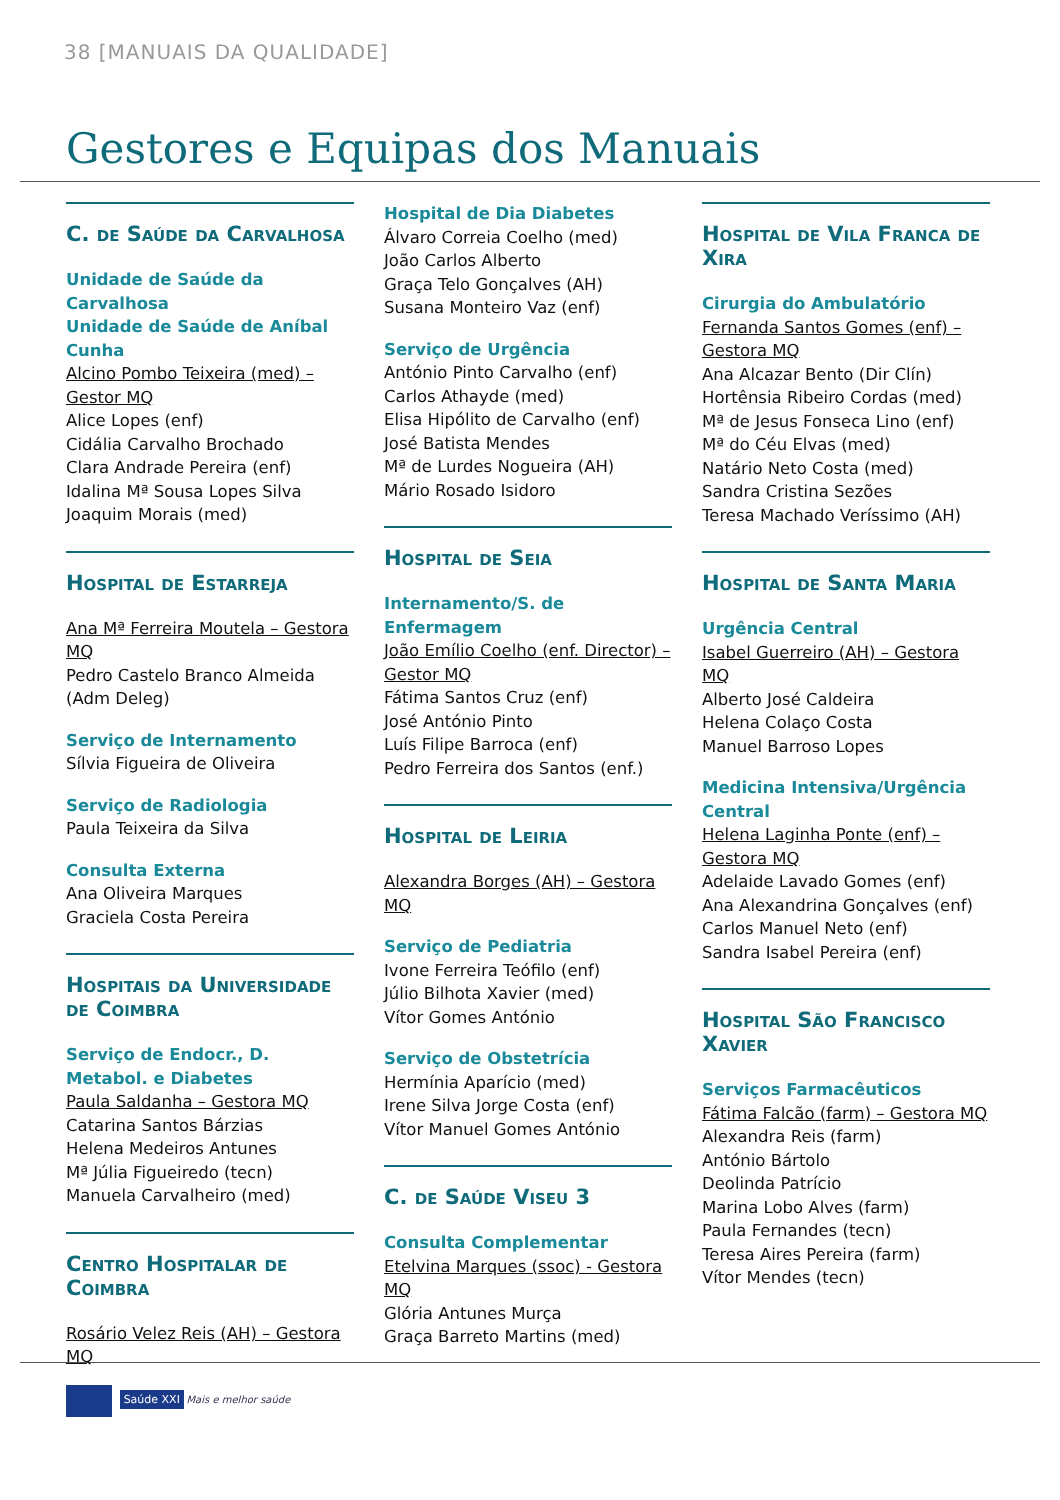38 [MANUAIS DA QUALIDADE]
Gestores e Equipas dos Manuais
C. de Saúde da Carvalhosa
Unidade de Saúde da Carvalhosa
Unidade de Saúde de Aníbal Cunha
Alcino Pombo Teixeira (med) – Gestor MQ
Alice Lopes (enf)
Cidália Carvalho Brochado
Clara Andrade Pereira (enf)
Idalina Mª Sousa Lopes Silva
Joaquim Morais (med)
Hospital de Estarreja
Ana Mª Ferreira Moutela – Gestora MQ
Pedro Castelo Branco Almeida (Adm Deleg)
Serviço de Internamento
Sílvia Figueira de Oliveira
Serviço de Radiologia
Paula Teixeira da Silva
Consulta Externa
Ana Oliveira Marques
Graciela Costa Pereira
Hospitais da Universidade de Coimbra
Serviço de Endocr., D. Metabol. e Diabetes
Paula Saldanha – Gestora MQ
Catarina Santos Bárzias
Helena Medeiros Antunes
Mª Júlia Figueiredo (tecn)
Manuela Carvalheiro (med)
Centro Hospitalar de Coimbra
Rosário Velez Reis (AH) – Gestora MQ
Hospital de Dia Diabetes
Álvaro Correia Coelho (med)
João Carlos Alberto
Graça Telo Gonçalves (AH)
Susana Monteiro Vaz (enf)
Serviço de Urgência
António Pinto Carvalho (enf)
Carlos Athayde (med)
Elisa Hipólito de Carvalho (enf)
José Batista Mendes
Mª de Lurdes Nogueira (AH)
Mário Rosado Isidoro
Hospital de Seia
Internamento/S. de Enfermagem
João Emílio Coelho (enf. Director) – Gestor MQ
Fátima Santos Cruz (enf)
José António Pinto
Luís Filipe Barroca (enf)
Pedro Ferreira dos Santos (enf.)
Hospital de Leiria
Alexandra Borges (AH) – Gestora MQ
Serviço de Pediatria
Ivone Ferreira Teófilo (enf)
Júlio Bilhota Xavier (med)
Vítor Gomes António
Serviço de Obstetrícia
Hermínia Aparício (med)
Irene Silva Jorge Costa (enf)
Vítor Manuel Gomes António
C. de Saúde Viseu 3
Consulta Complementar
Etelvina Marques (ssoc) - Gestora MQ
Glória Antunes Murça
Graça Barreto Martins (med)
Hospital de Vila Franca de Xira
Cirurgia do Ambulatório
Fernanda Santos Gomes (enf) – Gestora MQ
Ana Alcazar Bento (Dir Clín)
Hortênsia Ribeiro Cordas (med)
Mª de Jesus Fonseca Lino (enf)
Mª do Céu Elvas (med)
Natário Neto Costa (med)
Sandra Cristina Sezões
Teresa Machado Veríssimo (AH)
Hospital de Santa Maria
Urgência Central
Isabel Guerreiro (AH) – Gestora MQ
Alberto José Caldeira
Helena Colaço Costa
Manuel Barroso Lopes
Medicina Intensiva/Urgência Central
Helena Laginha Ponte (enf) – Gestora MQ
Adelaide Lavado Gomes (enf)
Ana Alexandrina Gonçalves (enf)
Carlos Manuel Neto (enf)
Sandra Isabel Pereira (enf)
Hospital São Francisco Xavier
Serviços Farmacêuticos
Fátima Falcão (farm) – Gestora MQ
Alexandra Reis (farm)
António Bártolo
Deolinda Patrício
Marina Lobo Alves (farm)
Paula Fernandes (tecn)
Teresa Aires Pereira (farm)
Vítor Mendes (tecn)
Saúde XXI Mais e melhor saúde